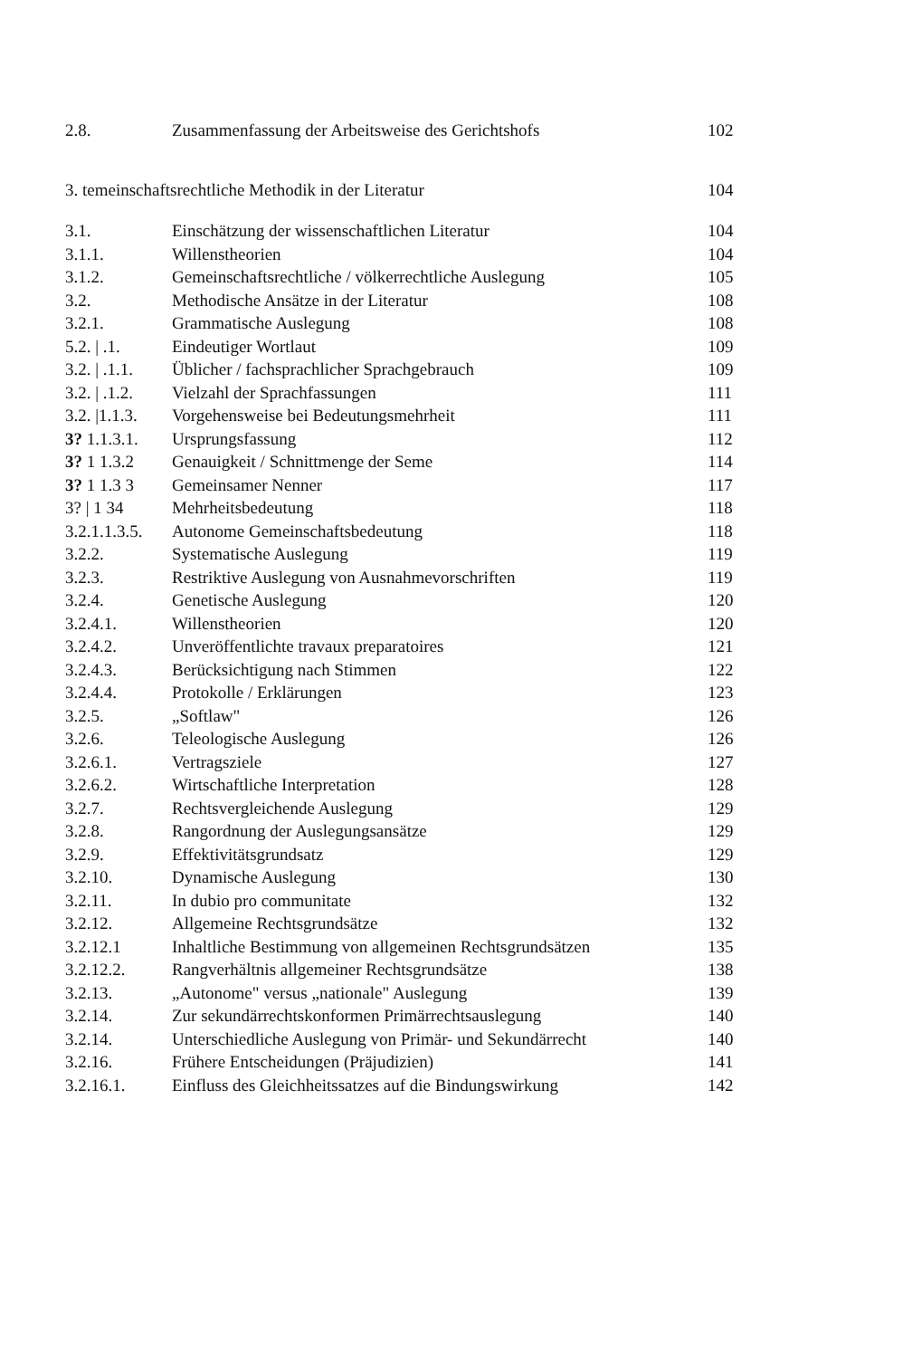| 2.8. | Zusammenfassung der Arbeitsweise des Gerichtshofs | 102 |
| 3. temeinschaftsrechtliche Methodik in der Literatur | | 104 |
| 3.1. | Einschätzung der wissenschaftlichen Literatur | 104 |
| 3.1.1. | Willenstheorien | 104 |
| 3.1.2. | Gemeinschaftsrechtliche / völkerrechtliche Auslegung | 105 |
| 3.2. | Methodische Ansätze in der Literatur | 108 |
| 3.2.1. | Grammatische Auslegung | 108 |
| 5.2. / .1. | Eindeutiger Wortlaut | 109 |
| 3.2. / .1.1. | Üblicher / fachsprachlicher Sprachgebrauch | 109 |
| 3.2. / .1.2. | Vielzahl der Sprachfassungen | 111 |
| 3.2. /1.1.3. | Vorgehensweise bei Bedeutungsmehrheit | 111 |
| 3? 1.1.3.1. | Ursprungsfassung | 112 |
| 3? 1 1.3.2 | Genauigkeit / Schnittmenge der Seme | 114 |
| 3? 1 1.3 3 | Gemeinsamer Nenner | 117 |
| 3? / 1 34 | Mehrheitsbedeutung | 118 |
| 3.2.1.1.3.5. | Autonome Gemeinschaftsbedeutung | 118 |
| 3.2.2. | Systematische Auslegung | 119 |
| 3.2.3. | Restriktive Auslegung von Ausnahmevorschriften | 119 |
| 3.2.4. | Genetische Auslegung | 120 |
| 3.2.4.1. | Willenstheorien | 120 |
| 3.2.4.2. | Unveröffentlichte travaux preparatoires | 121 |
| 3.2.4.3. | Berücksichtigung nach Stimmen | 122 |
| 3.2.4.4. | Protokolle / Erklärungen | 123 |
| 3.2.5. | „Softlaw" | 126 |
| 3.2.6. | Teleologische Auslegung | 126 |
| 3.2.6.1. | Vertragsziele | 127 |
| 3.2.6.2. | Wirtschaftliche Interpretation | 128 |
| 3.2.7. | Rechtsvergleichende Auslegung | 129 |
| 3.2.8. | Rangordnung der Auslegungsansätze | 129 |
| 3.2.9. | Effektivitätsgrundsatz | 129 |
| 3.2.10. | Dynamische Auslegung | 130 |
| 3.2.11. | In dubio pro communitate | 132 |
| 3.2.12. | Allgemeine Rechtsgrundsätze | 132 |
| 3.2.12.1 | Inhaltliche Bestimmung von allgemeinen Rechtsgrundsätzen | 135 |
| 3.2.12.2. | Rangverhältnis allgemeiner Rechtsgrundsätze | 138 |
| 3.2.13. | „Autonome" versus „nationale" Auslegung | 139 |
| 3.2.14. | Zur sekundärrechtskonformen Primärrechtsauslegung | 140 |
| 3.2.14. | Unterschiedliche Auslegung von Primär- und Sekundärrecht | 140 |
| 3.2.16. | Frühere Entscheidungen (Präjudizien) | 141 |
| 3.2.16.1. | Einfluss des Gleichheitssatzes auf die Bindungswirkung | 142 |